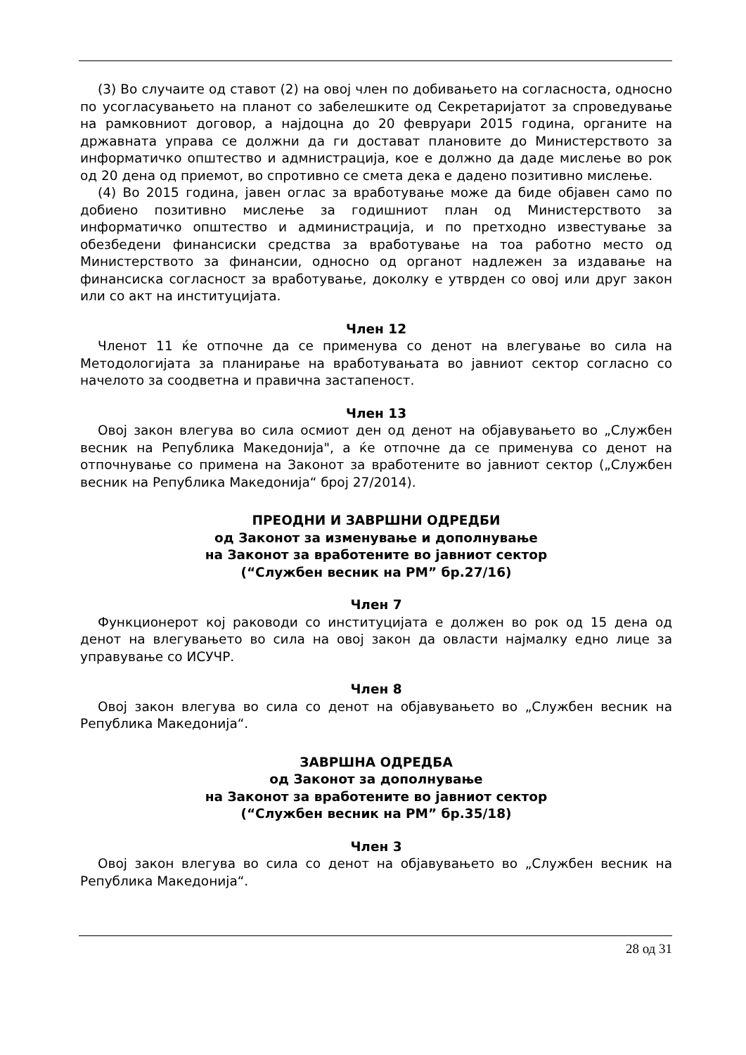(3) Во случаите од ставот (2) на овој член по добивањето на согласноста, односно по усогласувањето на планот со забелешките од Секретаријатот за спроведување на рамковниот договор, а најдоцна до 20 февруари 2015 година, органите на државната управа се должни да ги достават плановите до Министерството за информатичко општество и адмнистрација, кое е должно да даде мислење во рок од 20 дена од приемот, во спротивно се смета дека е дадено позитивно мислење.
(4) Во 2015 година, јавен оглас за вработување може да биде објавен само по добиено позитивно мислење за годишниот план од Министерството за информатичко општество и администрација, и по претходно известување за обезбедени финансиски средства за вработување на тоа работно место од Министерството за финансии, односно од органот надлежен за издавање на финансиска согласност за вработување, доколку е утврден со овој или друг закон или со акт на институцијата.
Член 12
Членот 11 ќе отпочне да се применува со денот на влегување во сила на Методологијата за планирање на вработувањата во јавниот сектор согласно со начелото за соодветна и правична застапеност.
Член 13
Овој закон влегува во сила осмиот ден од денот на објавувањето во „Службен весник на Република Македонија", а ќе отпочне да се применува со денот на отпочнување со примена на Законот за вработените во јавниот сектор („Службен весник на Република Македонија“ број 27/2014).
ПРЕОДНИ И ЗАВРШНИ ОДРЕДБИ
од Законот за изменување и дополнување
на Законот за вработените во јавниот сектор
(“Службен весник на РМ” бр.27/16)
Член 7
Функционерот кој раководи со институцијата е должен во рок од 15 дена од денот на влегувањето во сила на овој закон да овласти најмалку едно лице за управување со ИСУЧР.
Член 8
Овој закон влегува во сила со денот на објавувањето во „Службен весник на Република Македонија“.
ЗАВРШНА ОДРЕДБА
од Законот за дополнување
на Законот за вработените во јавниот сектор
(“Службен весник на РМ” бр.35/18)
Член 3
Овој закон влегува во сила со денот на објавувањето во „Службен весник на Република Македонија“.
28 од 31